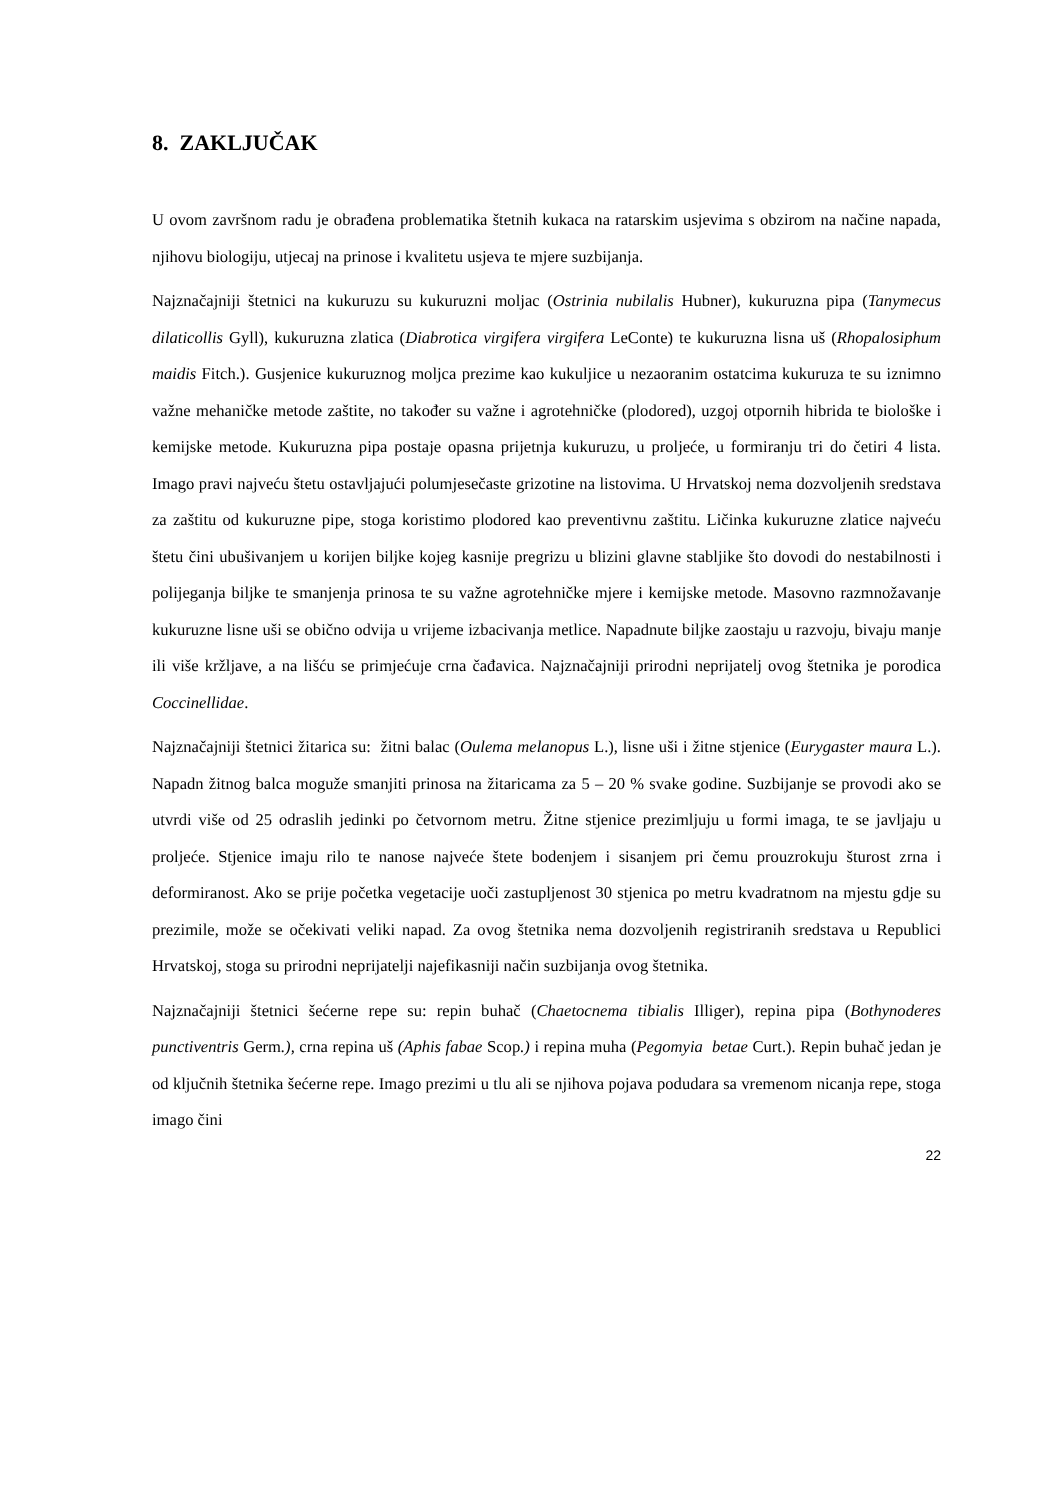8. ZAKLJUČAK
U ovom završnom radu je obrađena problematika štetnih kukaca na ratarskim usjevima s obzirom na načine napada, njihovu biologiju, utjecaj na prinose i kvalitetu usjeva te mjere suzbijanja.
Najznačajniji štetnici na kukuruzu su kukuruzni moljac (Ostrinia nubilalis Hubner), kukuruzna pipa (Tanymecus dilaticollis Gyll), kukuruzna zlatica (Diabrotica virgifera virgifera LeConte) te kukuruzna lisna uš (Rhopalosiphum maidis Fitch.). Gusjenice kukuruznog moljca prezime kao kukuljice u nezaoranim ostatcima kukuruza te su iznimno važne mehaničke metode zaštite, no također su važne i agrotehničke (plodored), uzgoj otpornih hibrida te biološke i kemijske metode. Kukuruzna pipa postaje opasna prijetnja kukuruzu, u proljeće, u formiranju tri do četiri 4 lista. Imago pravi najveću štetu ostavljajući polumjesečaste grizotine na listovima. U Hrvatskoj nema dozvoljenih sredstava za zaštitu od kukuruzne pipe, stoga koristimo plodored kao preventivnu zaštitu. Ličinka kukuruzne zlatice najveću štetu čini ubušivanjem u korijen biljke kojeg kasnije pregrizu u blizini glavne stabljike što dovodi do nestabilnosti i polijeganja biljke te smanjenja prinosa te su važne agrotehničke mjere i kemijske metode. Masovno razmnožavanje kukuruzne lisne uši se obično odvija u vrijeme izbacivanja metlice. Napadnute biljke zaostaju u razvoju, bivaju manje ili više kržljave, a na lišću se primjećuje crna čađavica. Najznačajniji prirodni neprijatelj ovog štetnika je porodica Coccinellidae.
Najznačajniji štetnici žitarica su: žitni balac (Oulema melanopus L.), lisne uši i žitne stjenice (Eurygaster maura L.). Napadn žitnog balca moguže smanjiti prinosa na žitaricama za 5 – 20 % svake godine. Suzbijanje se provodi ako se utvrdi više od 25 odraslih jedinki po četvornom metru. Žitne stjenice prezimljuju u formi imaga, te se javljaju u proljeće. Stjenice imaju rilo te nanose najveće štete bodenjem i sisanjem pri čemu prouzrokuju šturost zrna i deformiranost. Ako se prije početka vegetacije uoči zastupljenost 30 stjenica po metru kvadratnom na mjestu gdje su prezimile, može se očekivati veliki napad. Za ovog štetnika nema dozvoljenih registriranih sredstava u Republici Hrvatskoj, stoga su prirodni neprijatelji najefikasniji način suzbijanja ovog štetnika.
Najznačajniji štetnici šećerne repe su: repin buhač (Chaetocnema tibialis Illiger), repina pipa (Bothynoderes punctiventris Germ.), crna repina uš (Aphis fabae Scop.) i repina muha (Pegomyia betae Curt.). Repin buhač jedan je od ključnih štetnika šećerne repe. Imago prezimi u tlu ali se njihova pojava podudara sa vremenom nicanja repe, stoga imago čini
22